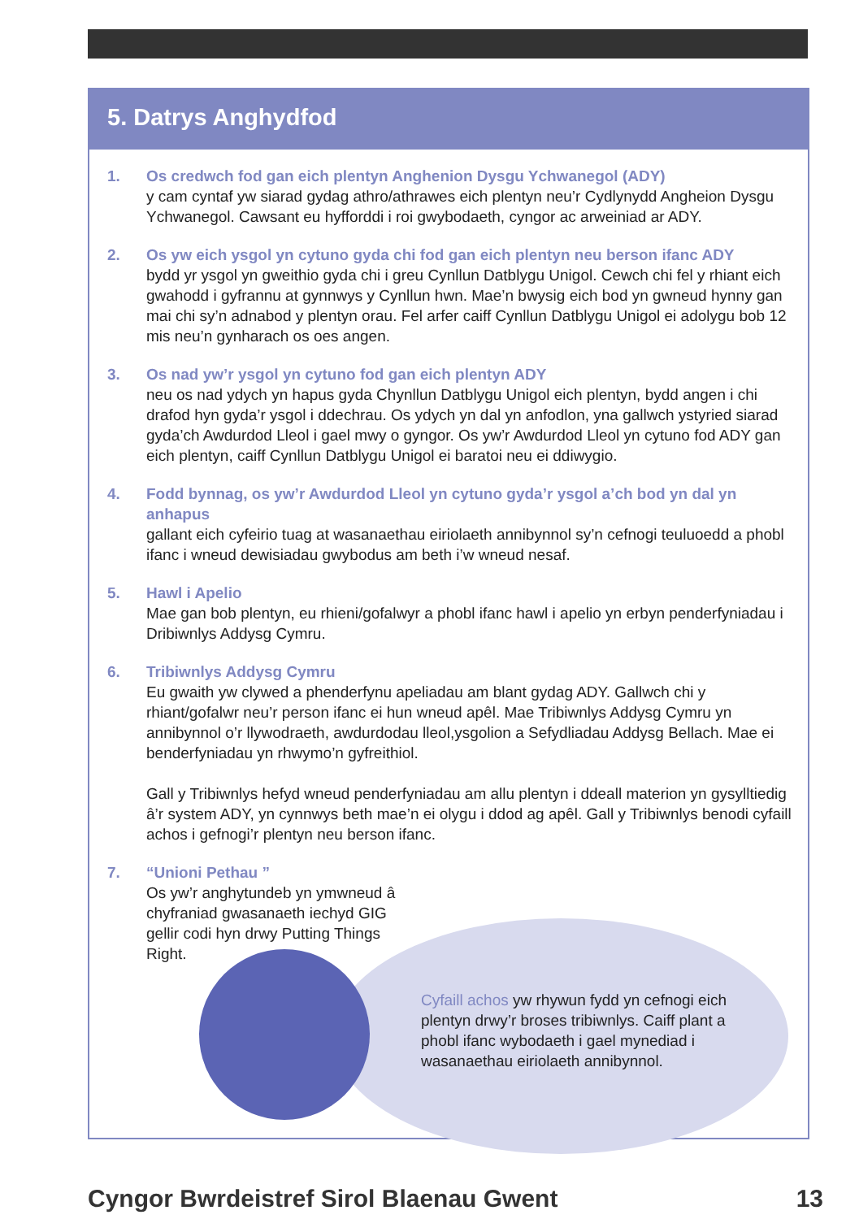5. Datrys Anghydfod
1. Os credwch fod gan eich plentyn Anghenion Dysgu Ychwanegol (ADY)
y cam cyntaf yw siarad gydag athro/athrawes eich plentyn neu’r Cydlynydd Angheion Dysgu Ychwanegol. Cawsant eu hyfforddi i roi gwybodaeth, cyngor ac arweiniad ar ADY.
2. Os yw eich ysgol yn cytuno gyda chi fod gan eich plentyn neu berson ifanc ADY
bydd yr ysgol yn gweithio gyda chi i greu Cynllun Datblygu Unigol. Cewch chi fel y rhiant eich gwahodd i gyfrannu at gynnwys y Cynllun hwn. Mae’n bwysig eich bod yn gwneud hynny gan mai chi sy’n adnabod y plentyn orau. Fel arfer caiff Cynllun Datblygu Unigol ei adolygu bob 12 mis neu’n gynharach os oes angen.
3. Os nad yw’r ysgol yn cytuno fod gan eich plentyn ADY
neu os nad ydych yn hapus gyda Chynllun Datblygu Unigol eich plentyn, bydd angen i chi drafod hyn gyda’r ysgol i ddechrau. Os ydych yn dal yn anfodlon, yna gallwch ystyried siarad gyda’ch Awdurdod Lleol i gael mwy o gyngor. Os yw’r Awdurdod Lleol yn cytuno fod ADY gan eich plentyn, caiff Cynllun Datblygu Unigol ei baratoi neu ei ddiwygio.
4. Fodd bynnag, os yw’r Awdurdod Lleol yn cytuno gyda’r ysgol a’ch bod yn dal yn anhapus
gallant eich cyfeirio tuag at wasanaethau eiriolaeth annibynnol sy’n cefnogi teuluoedd a phobl ifanc i wneud dewisiadau gwybodus am beth i’w wneud nesaf.
5. Hawl i Apelio
Mae gan bob plentyn, eu rhieni/gofalwyr a phobl ifanc hawl i apelio yn erbyn penderfyniadau i Dribiwnlys Addysg Cymru.
6. Tribiwnlys Addysg Cymru
Eu gwaith yw clywed a phenderfynu apeliadau am blant gydag ADY. Gallwch chi y rhiant/gofalwr neu’r person ifanc ei hun wneud apêl. Mae Tribiwnlys Addysg Cymru yn annibynnol o’r llywodraeth, awdurdodau lleol,ysgolion a Sefydliadau Addysg Bellach. Mae ei benderfyniadau yn rhwymo’n gyfreithiol.
Gall y Tribiwnlys hefyd wneud penderfyniadau am allu plentyn i ddeall materion yn gysylltiedig â’r system ADY, yn cynnwys beth mae’n ei olygu i ddod ag apêl. Gall y Tribiwnlys benodi cyfaill achos i gefnogi’r plentyn neu berson ifanc.
7. “Unioni Pethau ”
Os yw’r anghytundeb yn ymwneud â chyfraniad gwasanaeth iechyd GIG gellir codi hyn drwy Putting Things Right.
Cyfaill achos yw rhywun fydd yn cefnogi eich plentyn drwy’r broses tribiwnlys. Caiff plant a phobl ifanc wybodaeth i gael mynediad i wasanaethau eiriolaeth annibynnol.
Cyngor Bwrdeistref Sirol Blaenau Gwent 13